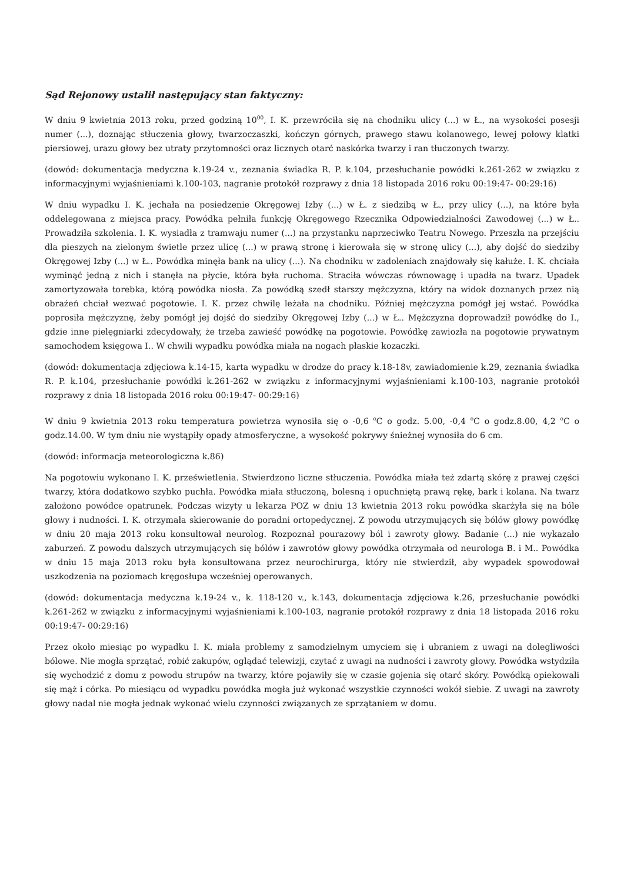Sąd Rejonowy ustalił następujący stan faktyczny:
W dniu 9 kwietnia 2013 roku, przed godziną 10<sup>00</sup>, I. K. przewróciła się na chodniku ulicy (...) w Ł., na wysokości posesji numer (...), doznając stłuczenia głowy, twarzoczaszki, kończyn górnych, prawego stawu kolanowego, lewej połowy klatki piersiowej, urazu głowy bez utraty przytomności oraz licznych otarć naskórka twarzy i ran tłuczonych twarzy.
(dowód: dokumentacja medyczna k.19-24 v., zeznania świadka R. P. k.104, przesłuchanie powódki k.261-262 w związku z informacyjnymi wyjaśnieniami k.100-103, nagranie protokół rozprawy z dnia 18 listopada 2016 roku 00:19:47- 00:29:16)
W dniu wypadku I. K. jechała na posiedzenie Okręgowej Izby (...) w Ł. z siedzibą w Ł., przy ulicy (...), na które była oddelegowana z miejsca pracy. Powódka pełniła funkcję Okręgowego Rzecznika Odpowiedzialności Zawodowej (...) w Ł.. Prowadziła szkolenia. I. K. wysiadła z tramwaju numer (...) na przystanku naprzeciwko Teatru Nowego. Przeszła na przejściu dla pieszych na zielonym świetle przez ulicę (...) w prawą stronę i kierowała się w stronę ulicy (...), aby dojść do siedziby Okręgowej Izby (...) w Ł.. Powódka minęła bank na ulicy (...). Na chodniku w zadoleniach znajdowały się kałuże. I. K. chciała wyminąć jedną z nich i stanęła na płycie, która była ruchoma. Straciła wówczas równowagę i upadła na twarz. Upadek zamortyzowała torebka, którą powódka niosła. Za powódką szedł starszy mężczyzna, który na widok doznanych przez nią obrażeń chciał wezwać pogotowie. I. K. przez chwilę leżała na chodniku. Później mężczyzna pomógł jej wstać. Powódka poprosiła mężczyznę, żeby pomógł jej dojść do siedziby Okręgowej Izby (...) w Ł.. Mężczyzna doprowadził powódkę do I., gdzie inne pielęgniarki zdecydowały, że trzeba zawieść powódkę na pogotowie. Powódkę zawiozła na pogotowie prywatnym samochodem księgowa I.. W chwili wypadku powódka miała na nogach płaskie kozaczki.
(dowód: dokumentacja zdjęciowa k.14-15, karta wypadku w drodze do pracy k.18-18v, zawiadomienie k.29, zeznania świadka R. P. k.104, przesłuchanie powódki k.261-262 w związku z informacyjnymi wyjaśnieniami k.100-103, nagranie protokół rozprawy z dnia 18 listopada 2016 roku 00:19:47- 00:29:16)
W dniu 9 kwietnia 2013 roku temperatura powietrza wynosiła się o -0,6 <sup>o</sup>C o godz. 5.00, -0,4 <sup>o</sup>C o godz.8.00, 4,2 <sup>o</sup>C o godz.14.00. W tym dniu nie wystąpiły opady atmosferyczne, a wysokość pokrywy śnieżnej wynosiła do 6 cm.
(dowód: informacja meteorologiczna k.86)
Na pogotowiu wykonano I. K. prześwietlenia. Stwierdzono liczne stłuczenia. Powódka miała też zdartą skórę z prawej części twarzy, która dodatkowo szybko puchła. Powódka miała stłuczoną, bolesną i opuchniętą prawą rękę, bark i kolana. Na twarz założono powódce opatrunek. Podczas wizyty u lekarza POZ w dniu 13 kwietnia 2013 roku powódka skarżyła się na bóle głowy i nudności. I. K. otrzymała skierowanie do poradni ortopedycznej. Z powodu utrzymujących się bólów głowy powódkę w dniu 20 maja 2013 roku konsultował neurolog. Rozpoznał pourazowy ból i zawroty głowy. Badanie (...) nie wykazało zaburzeń. Z powodu dalszych utrzymujących się bólów i zawrotów głowy powódka otrzymała od neurologa B. i M.. Powódka w dniu 15 maja 2013 roku była konsultowana przez neurochirurga, który nie stwierdził, aby wypadek spowodował uszkodzenia na poziomach kręgosłupa wcześniej operowanych.
(dowód: dokumentacja medyczna k.19-24 v., k. 118-120 v., k.143, dokumentacja zdjęciowa k.26, przesłuchanie powódki k.261-262 w związku z informacyjnymi wyjaśnieniami k.100-103, nagranie protokół rozprawy z dnia 18 listopada 2016 roku 00:19:47- 00:29:16)
Przez około miesiąc po wypadku I. K. miała problemy z samodzielnym umyciem się i ubraniem z uwagi na dolegliwości bólowe. Nie mogła sprzątać, robić zakupów, oglądać telewizji, czytać z uwagi na nudności i zawroty głowy. Powódka wstydziła się wychodzić z domu z powodu strupów na twarzy, które pojawiły się w czasie gojenia się otarć skóry. Powódką opiekowali się mąż i córka. Po miesiącu od wypadku powódka mogła już wykonać wszystkie czynności wokół siebie. Z uwagi na zawroty głowy nadal nie mogła jednak wykonać wielu czynności związanych ze sprzątaniem w domu.